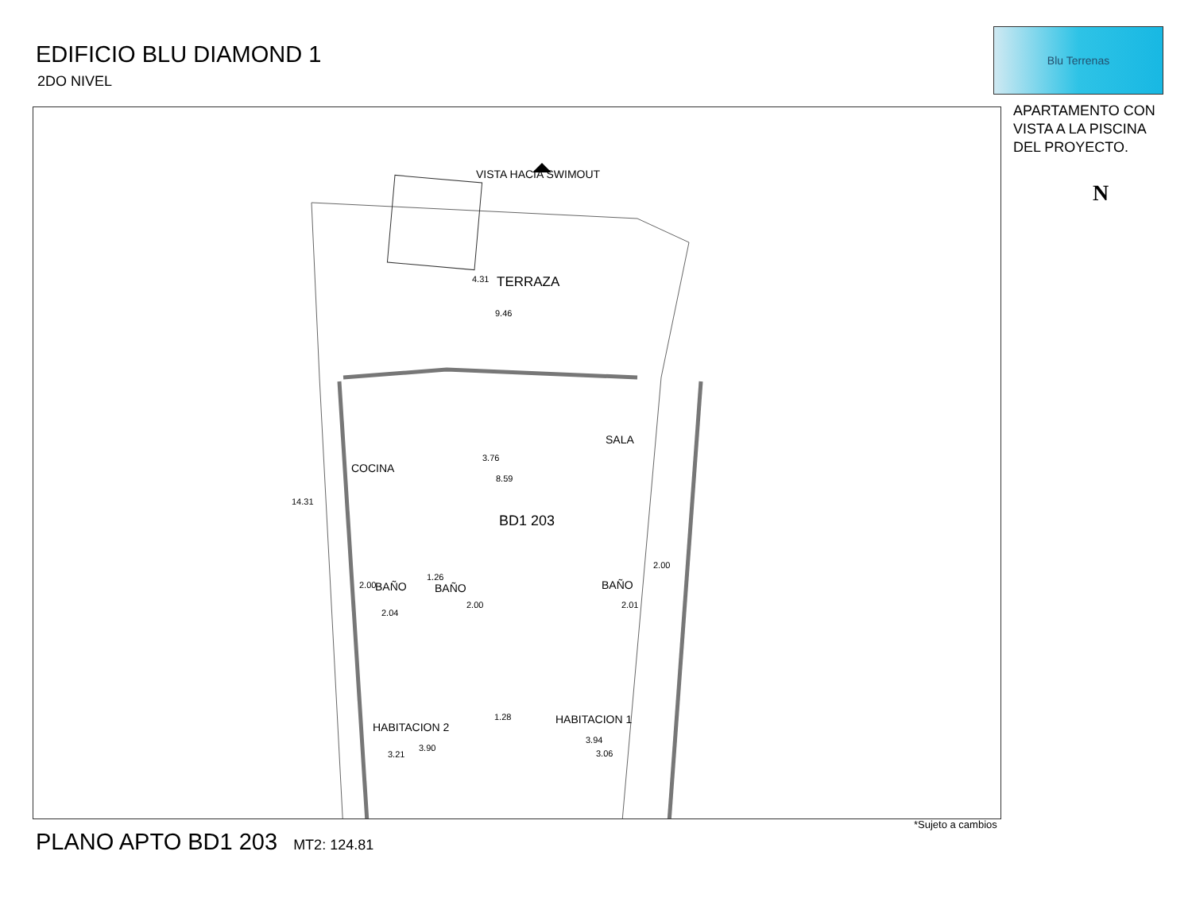EDIFICIO BLU DIAMOND 1
2DO NIVEL
Blu Terrenas
APARTAMENTO CON
VISTA A LA PISCINA
DEL PROYECTO.
N
VISTA HACIA SWIMOUT
TERRAZA
9.46
COCINA
SALA
8.59
BD1 203
BAÑO BAÑO BAÑO
2.04
1.26
2.01
1.28
HABITACION 2
HABITACION 1
3.21 3.06
14.31
4.31
3.76
2.00
2.00
2.00
3.90
3.94
*Sujeto a cambios
PLANO APTO BD1 203 MT2: 124.81